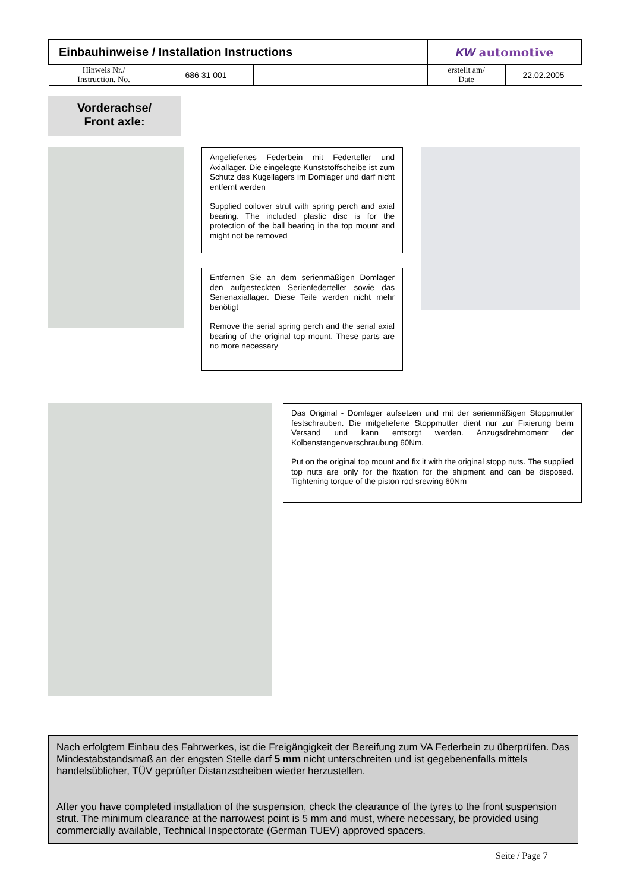| Einbauhinweise / Installation Instructions | | | KW automotive | |
| Hinweis Nr./ Instruction. No. | 686 31 001 | | erstellt am/ Date | 22.02.2005 |
Vorderachse/
Front axle:
Angeliefertes Federbein mit Federteller und Axiallager. Die eingelegte Kunststoffscheibe ist zum Schutz des Kugellagers im Domlager und darf nicht entfernt werden
Supplied coilover strut with spring perch and axial bearing. The included plastic disc is for the protection of the ball bearing in the top mount and might not be removed
Entfernen Sie an dem serienmäßigen Domlager den aufgesteckten Serienfederteller sowie das Serienaxiallager. Diese Teile werden nicht mehr benötigt
Remove the serial spring perch and the serial axial bearing of the original top mount. These parts are no more necessary
Das Original - Domlager aufsetzen und mit der serienmäßigen Stoppmutter festschrauben. Die mitgelieferte Stoppmutter dient nur zur Fixierung beim Versand und kann entsorgt werden. Anzugsdrehmoment der Kolbenstangenverschraubung 60Nm.
Put on the original top mount and fix it with the original stopp nuts. The supplied top nuts are only for the fixation for the shipment and can be disposed. Tightening torque of the piston rod srewing 60Nm
Nach erfolgtem Einbau des Fahrwerkes, ist die Freigängigkeit der Bereifung zum VA Federbein zu überprüfen. Das Mindestabstandsmaß an der engsten Stelle darf 5 mm nicht unterschreiten und ist gegebenenfalls mittels handelsüblicher, TÜV geprüfter Distanzscheiben wieder herzustellen.
After you have completed installation of the suspension, check the clearance of the tyres to the front suspension strut. The minimum clearance at the narrowest point is 5 mm and must, where necessary, be provided using commercially available, Technical Inspectorate (German TUEV) approved spacers.
Seite / Page 7